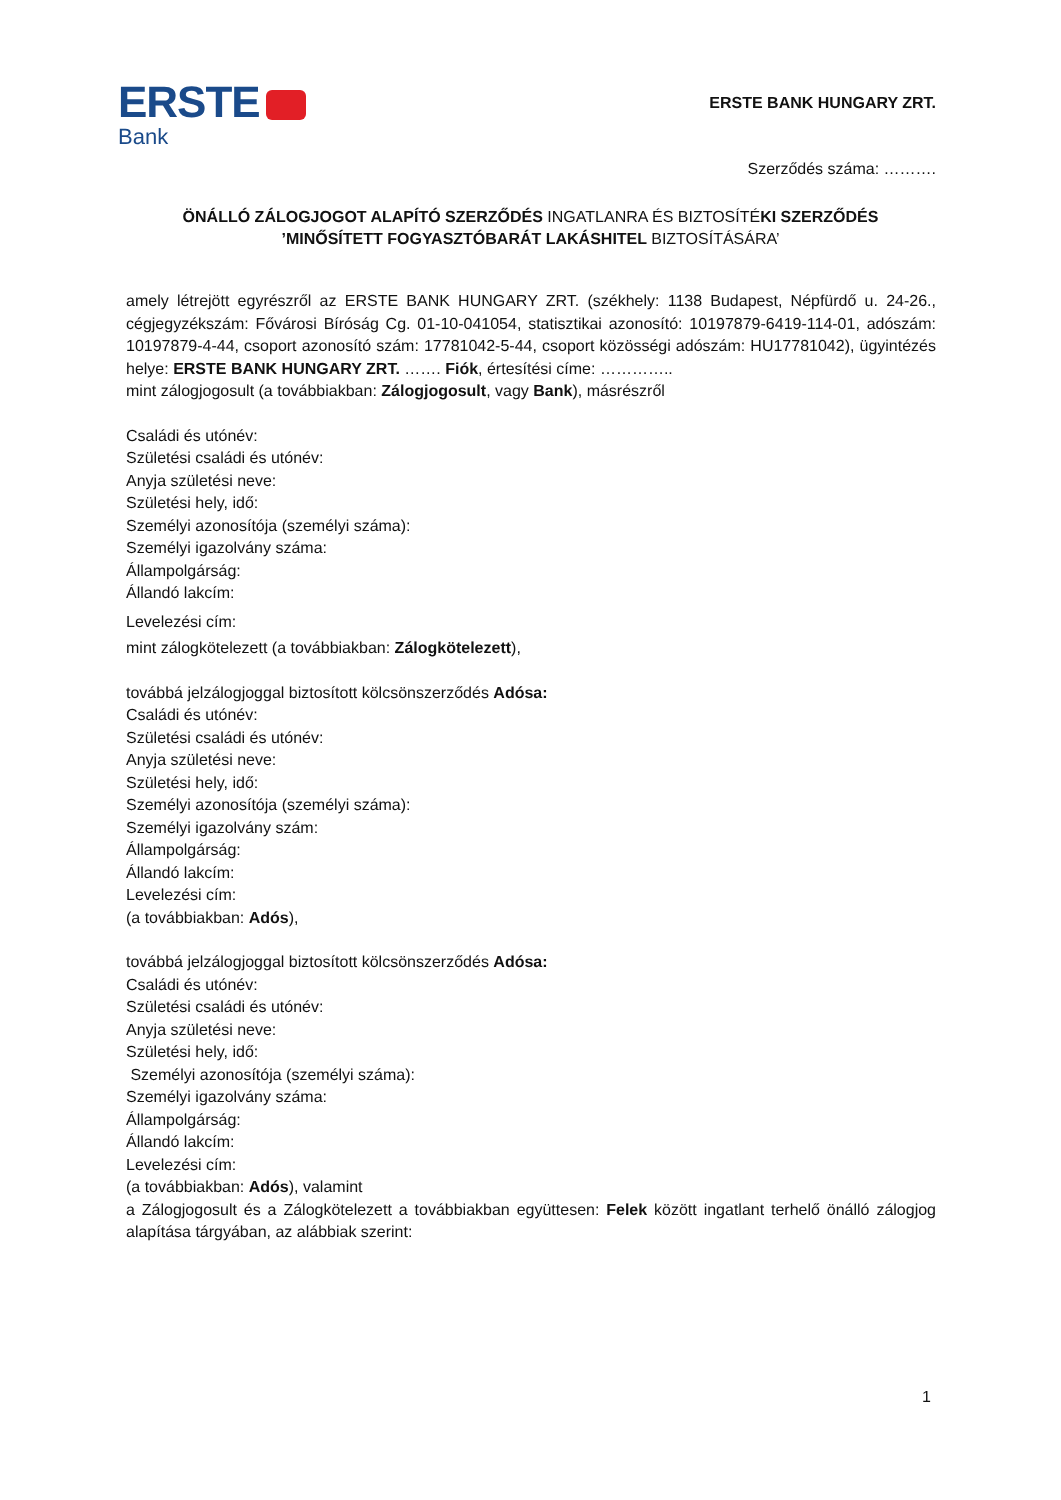ERSTE
Bank
ERSTE BANK HUNGARY ZRT.
Szerződés száma: ……….
ÖNÁLLÓ ZÁLOGJOGOT ALAPÍTÓ SZERZŐDÉS INGATLANRA ÉS BIZTOSÍTÉKI SZERZŐDÉS
’MINŐSÍTETT FOGYASZTÓBARÁT LAKÁSHITEL BIZTOSÍTÁSÁRA’
amely létrejött egyrészről az ERSTE BANK HUNGARY ZRT. (székhely: 1138 Budapest, Népfürdő u. 24-26., cégjegyzékszám: Fővárosi Bíróság Cg. 01-10-041054, statisztikai azonosító: 10197879-6419-114-01, adószám: 10197879-4-44, csoport azonosító szám: 17781042-5-44, csoport közösségi adószám: HU17781042), ügyintézés helye: ERSTE BANK HUNGARY ZRT. ……. Fiók, értesítési címe: …………..
mint zálogjogosult (a továbbiakban: Zálogjogosult, vagy Bank), másrészről
Családi és utónév:
Születési családi és utónév:
Anyja születési neve:
Születési hely, idő:
Személyi azonosítója (személyi száma):
Személyi igazolvány száma:
Állampolgárság:
Állandó lakcím:
Levelezési cím:
mint zálogkötelezett (a továbbiakban: Zálogkötelezett),
továbbá jelzálogjoggal biztosított kölcsönszerződés Adósa:
Családi és utónév:
Születési családi és utónév:
Anyja születési neve:
Születési hely, idő:
Személyi azonosítója (személyi száma):
Személyi igazolvány szám:
Állampolgárság:
Állandó lakcím:
Levelezési cím:
(a továbbiakban: Adós),
továbbá jelzálogjoggal biztosított kölcsönszerződés Adósa:
Családi és utónév:
Születési családi és utónév:
Anyja születési neve:
Születési hely, idő:
Személyi azonosítója (személyi száma):
Személyi igazolvány száma:
Állampolgárság:
Állandó lakcím:
Levelezési cím:
(a továbbiakban: Adós), valamint
a Zálogjogosult és a Zálogkötelezett a továbbiakban együttesen: Felek között ingatlant terhelő önálló zálogjog alapítása tárgyában, az alábbiak szerint:
1